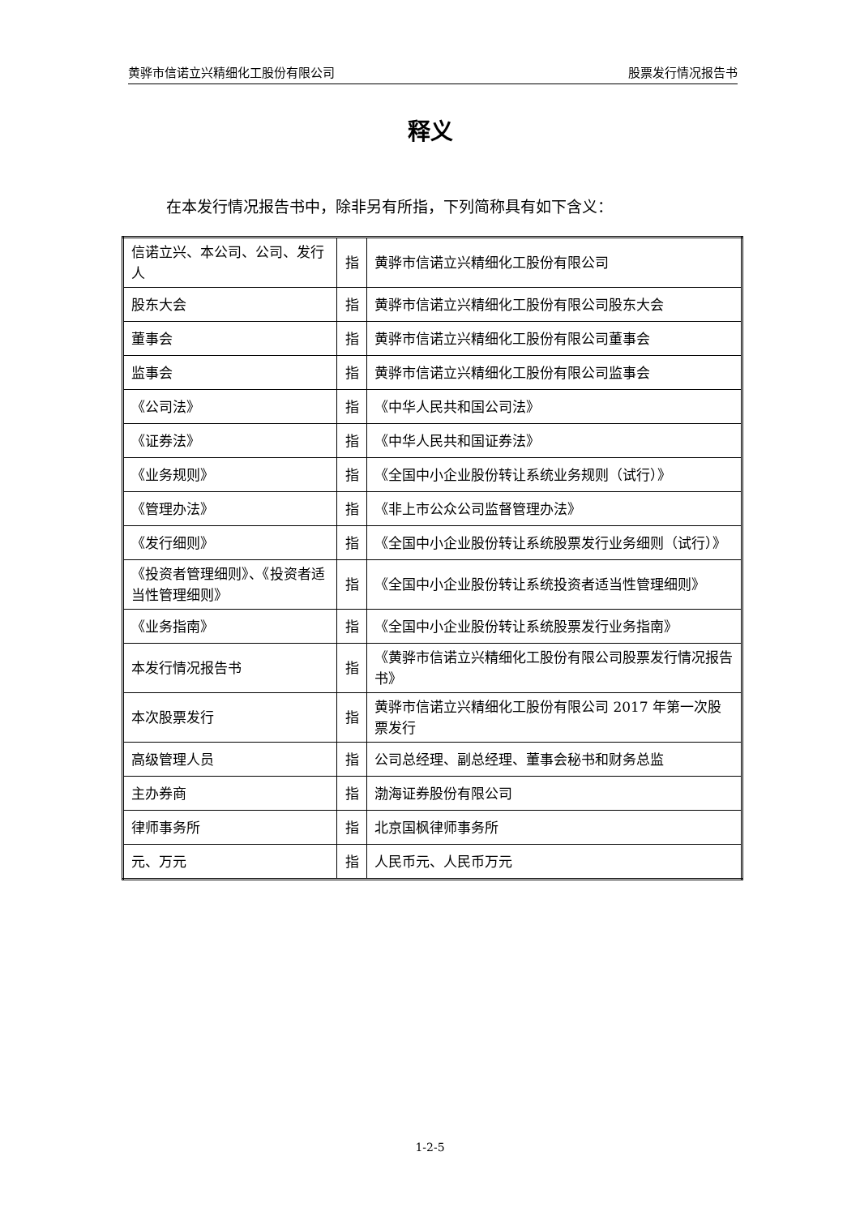黄骅市信诺立兴精细化工股份有限公司 股票发行情况报告书
释义
在本发行情况报告书中，除非另有所指，下列简称具有如下含义：
| 信诺立兴、本公司、公司、发行人 | 指 | 黄骅市信诺立兴精细化工股份有限公司 |
| 股东大会 | 指 | 黄骅市信诺立兴精细化工股份有限公司股东大会 |
| 董事会 | 指 | 黄骅市信诺立兴精细化工股份有限公司董事会 |
| 监事会 | 指 | 黄骅市信诺立兴精细化工股份有限公司监事会 |
| 《公司法》 | 指 | 《中华人民共和国公司法》 |
| 《证券法》 | 指 | 《中华人民共和国证券法》 |
| 《业务规则》 | 指 | 《全国中小企业股份转让系统业务规则（试行）》 |
| 《管理办法》 | 指 | 《非上市公众公司监督管理办法》 |
| 《发行细则》 | 指 | 《全国中小企业股份转让系统股票发行业务细则（试行）》 |
| 《投资者管理细则》、《投资者适当性管理细则》 | 指 | 《全国中小企业股份转让系统投资者适当性管理细则》 |
| 《业务指南》 | 指 | 《全国中小企业股份转让系统股票发行业务指南》 |
| 本发行情况报告书 | 指 | 《黄骅市信诺立兴精细化工股份有限公司股票发行情况报告书》 |
| 本次股票发行 | 指 | 黄骅市信诺立兴精细化工股份有限公司 2017 年第一次股票发行 |
| 高级管理人员 | 指 | 公司总经理、副总经理、董事会秘书和财务总监 |
| 主办券商 | 指 | 渤海证券股份有限公司 |
| 律师事务所 | 指 | 北京国枫律师事务所 |
| 元、万元 | 指 | 人民币元、人民币万元 |
1-2-5